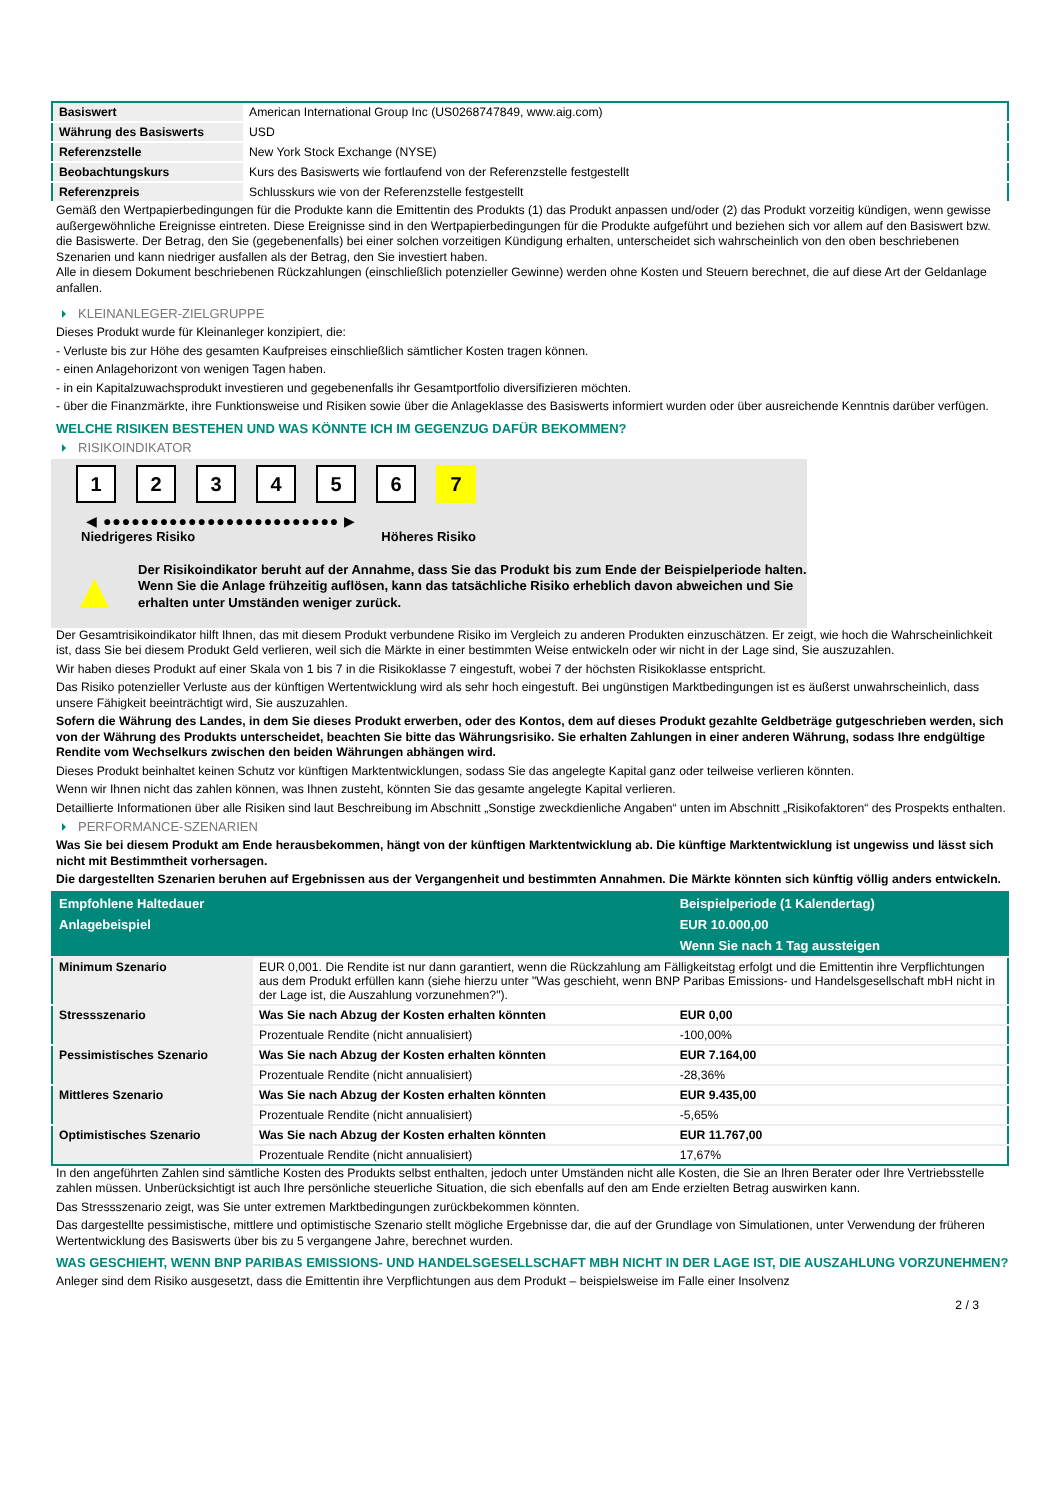| Basiswert | American International Group Inc (US0268747849, www.aig.com) |
| Währung des Basiswerts | USD |
| Referenzstelle | New York Stock Exchange (NYSE) |
| Beobachtungskurs | Kurs des Basiswerts wie fortlaufend von der Referenzstelle festgestellt |
| Referenzpreis | Schlusskurs wie von der Referenzstelle festgestellt |
Gemäß den Wertpapierbedingungen für die Produkte kann die Emittentin des Produkts (1) das Produkt anpassen und/oder (2) das Produkt vorzeitig kündigen, wenn gewisse außergewöhnliche Ereignisse eintreten. Diese Ereignisse sind in den Wertpapierbedingungen für die Produkte aufgeführt und beziehen sich vor allem auf den Basiswert bzw. die Basiswerte. Der Betrag, den Sie (gegebenenfalls) bei einer solchen vorzeitigen Kündigung erhalten, unterscheidet sich wahrscheinlich von den oben beschriebenen Szenarien und kann niedriger ausfallen als der Betrag, den Sie investiert haben.
Alle in diesem Dokument beschriebenen Rückzahlungen (einschließlich potenzieller Gewinne) werden ohne Kosten und Steuern berechnet, die auf diese Art der Geldanlage anfallen.
KLEINANLEGER-ZIELGRUPPE
Dieses Produkt wurde für Kleinanleger konzipiert, die:
- Verluste bis zur Höhe des gesamten Kaufpreises einschließlich sämtlicher Kosten tragen können.
- einen Anlagehorizont von wenigen Tagen haben.
- in ein Kapitalzuwachsprodukt investieren und gegebenenfalls ihr Gesamtportfolio diversifizieren möchten.
- über die Finanzmärkte, ihre Funktionsweise und Risiken sowie über die Anlageklasse des Basiswerts informiert wurden oder über ausreichende Kenntnis darüber verfügen.
WELCHE RISIKEN BESTEHEN UND WAS KÖNNTE ICH IM GEGENZUG DAFÜR BEKOMMEN?
RISIKOINDIKATOR
1 2 3 4 5 6 7
◀ ●●●●●●●●●●●●●●●●●●●●●●●●● ▶
Niedrigeres Risiko Höheres Risiko
▲
Der Risikoindikator beruht auf der Annahme, dass Sie das Produkt bis zum Ende der Beispielperiode halten.
Wenn Sie die Anlage frühzeitig auflösen, kann das tatsächliche Risiko erheblich davon abweichen und Sie erhalten unter Umständen weniger zurück.
Der Gesamtrisikoindikator hilft Ihnen, das mit diesem Produkt verbundene Risiko im Vergleich zu anderen Produkten einzuschätzen. Er zeigt, wie hoch die Wahrscheinlichkeit ist, dass Sie bei diesem Produkt Geld verlieren, weil sich die Märkte in einer bestimmten Weise entwickeln oder wir nicht in der Lage sind, Sie auszuzahlen.
Wir haben dieses Produkt auf einer Skala von 1 bis 7 in die Risikoklasse 7 eingestuft, wobei 7 der höchsten Risikoklasse entspricht.
Das Risiko potenzieller Verluste aus der künftigen Wertentwicklung wird als sehr hoch eingestuft. Bei ungünstigen Marktbedingungen ist es äußerst unwahrscheinlich, dass unsere Fähigkeit beeinträchtigt wird, Sie auszuzahlen.
Sofern die Währung des Landes, in dem Sie dieses Produkt erwerben, oder des Kontos, dem auf dieses Produkt gezahlte Geldbeträge gutgeschrieben werden, sich von der Währung des Produkts unterscheidet, beachten Sie bitte das Währungsrisiko. Sie erhalten Zahlungen in einer anderen Währung, sodass Ihre endgültige Rendite vom Wechselkurs zwischen den beiden Währungen abhängen wird.
Dieses Produkt beinhaltet keinen Schutz vor künftigen Marktentwicklungen, sodass Sie das angelegte Kapital ganz oder teilweise verlieren könnten.
Wenn wir Ihnen nicht das zahlen können, was Ihnen zusteht, könnten Sie das gesamte angelegte Kapital verlieren.
Detaillierte Informationen über alle Risiken sind laut Beschreibung im Abschnitt „Sonstige zweckdienliche Angaben“ unten im Abschnitt „Risikofaktoren“ des Prospekts enthalten.
PERFORMANCE-SZENARIEN
Was Sie bei diesem Produkt am Ende herausbekommen, hängt von der künftigen Marktentwicklung ab. Die künftige Marktentwicklung ist ungewiss und lässt sich nicht mit Bestimmtheit vorhersagen.
Die dargestellten Szenarien beruhen auf Ergebnissen aus der Vergangenheit und bestimmten Annahmen. Die Märkte könnten sich künftig völlig anders entwickeln.
| Empfohlene Haltedauer | | Beispielperiode (1 Kalendertag) |
| --- | --- | --- |
| Anlagebeispiel | | EUR 10.000,00 |
| | | Wenn Sie nach 1 Tag aussteigen |
| Minimum Szenario | EUR 0,001. Die Rendite ist nur dann garantiert, wenn die Rückzahlung am Fälligkeitstag erfolgt und die Emittentin ihre Verpflichtungen aus dem Produkt erfüllen kann (siehe hierzu unter "Was geschieht, wenn BNP Paribas Emissions- und Handelsgesellschaft mbH nicht in der Lage ist, die Auszahlung vorzunehmen?"). | |
| Stressszenario | Was Sie nach Abzug der Kosten erhalten könnten | EUR 0,00 |
| | Prozentuale Rendite (nicht annualisiert) | -100,00% |
| Pessimistisches Szenario | Was Sie nach Abzug der Kosten erhalten könnten | EUR 7.164,00 |
| | Prozentuale Rendite (nicht annualisiert) | -28,36% |
| Mittleres Szenario | Was Sie nach Abzug der Kosten erhalten könnten | EUR 9.435,00 |
| | Prozentuale Rendite (nicht annualisiert) | -5,65% |
| Optimistisches Szenario | Was Sie nach Abzug der Kosten erhalten könnten | EUR 11.767,00 |
| | Prozentuale Rendite (nicht annualisiert) | 17,67% |
In den angeführten Zahlen sind sämtliche Kosten des Produkts selbst enthalten, jedoch unter Umständen nicht alle Kosten, die Sie an Ihren Berater oder Ihre Vertriebsstelle zahlen müssen. Unberücksichtigt ist auch Ihre persönliche steuerliche Situation, die sich ebenfalls auf den am Ende erzielten Betrag auswirken kann.
Das Stressszenario zeigt, was Sie unter extremen Marktbedingungen zurückbekommen könnten.
Das dargestellte pessimistische, mittlere und optimistische Szenario stellt mögliche Ergebnisse dar, die auf der Grundlage von Simulationen, unter Verwendung der früheren Wertentwicklung des Basiswerts über bis zu 5 vergangene Jahre, berechnet wurden.
WAS GESCHIEHT, WENN BNP PARIBAS EMISSIONS- UND HANDELSGESELLSCHAFT MBH NICHT IN DER LAGE IST, DIE AUSZAHLUNG VORZUNEHMEN?
Anleger sind dem Risiko ausgesetzt, dass die Emittentin ihre Verpflichtungen aus dem Produkt – beispielsweise im Falle einer Insolvenz
2 / 3